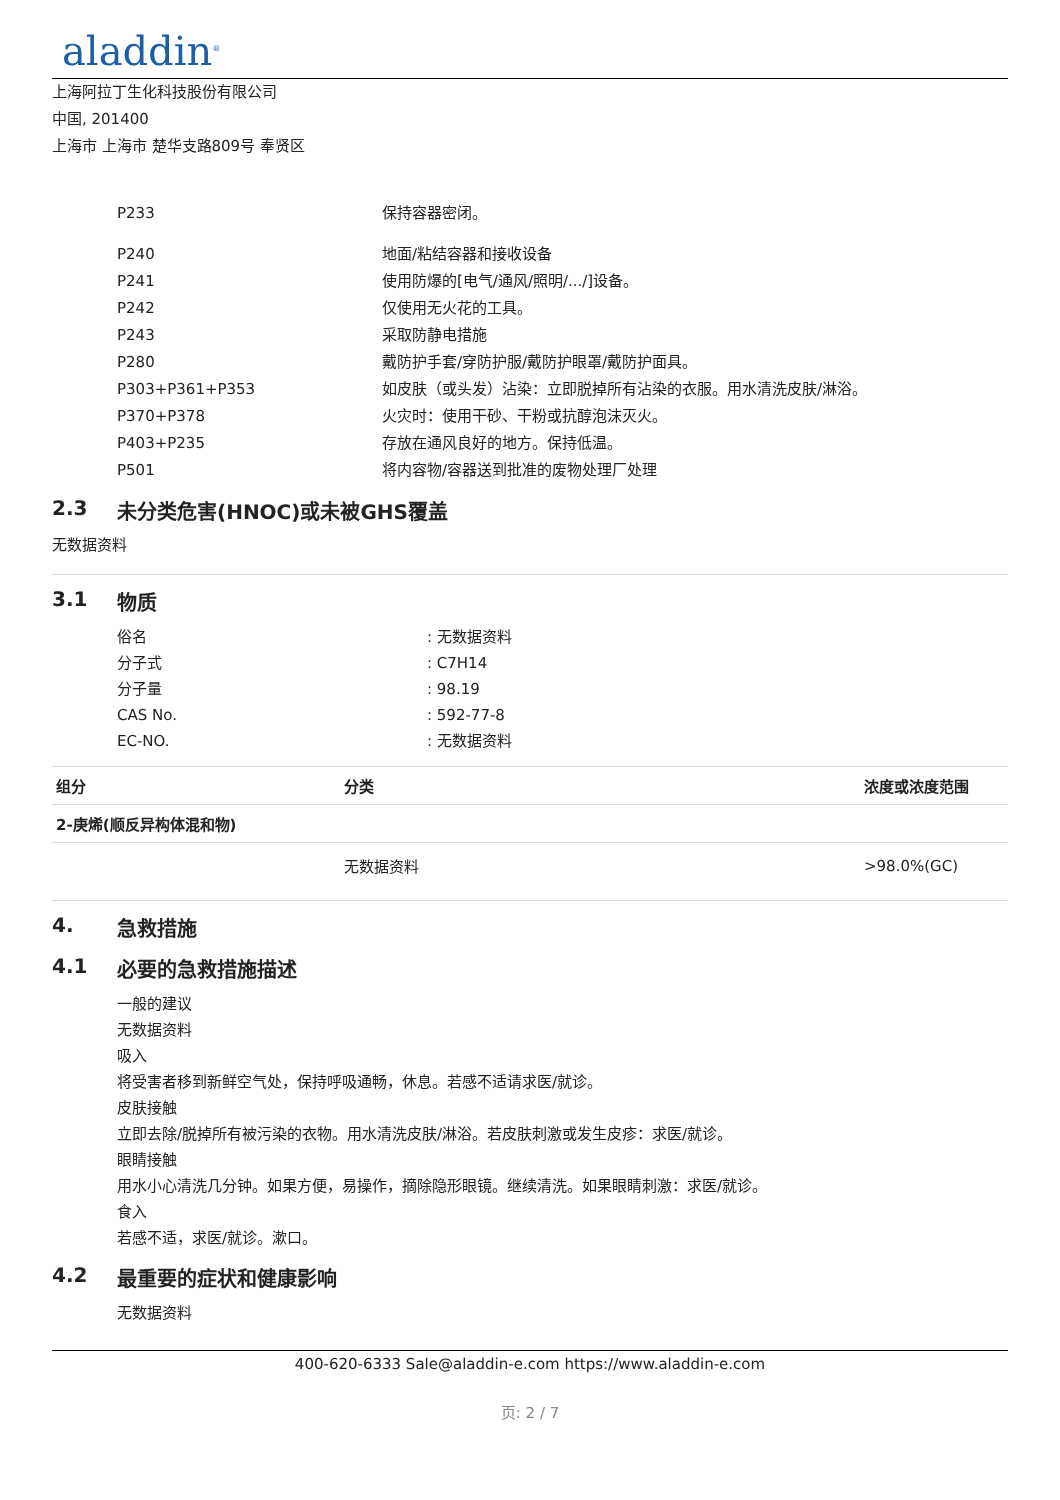aladdin<sup>®</sup>
上海阿拉丁生化科技股份有限公司
中国, 201400
上海市 上海市 楚华支路809号 奉贤区
P233 保持容器密闭。
P240 地面/粘结容器和接收设备
P241 使用防爆的[电气/通风/照明/.../]设备。
P242 仅使用无火花的工具。
P243 采取防静电措施
P280 戴防护手套/穿防护服/戴防护眼罩/戴防护面具。
P303+P361+P353 如皮肤（或头发）沾染：立即脱掉所有沾染的衣服。用水清洗皮肤/淋浴。
P370+P378 火灾时：使用干砂、干粉或抗醇泡沫灭火。
P403+P235 存放在通风良好的地方。保持低温。
P501 将内容物/容器送到批准的废物处理厂处理
2.3 未分类危害(HNOC)或未被GHS覆盖
无数据资料
3.1 物质
俗名 : 无数据资料
分子式 : C7H14
分子量 : 98.19
CAS No. : 592-77-8
EC-NO. : 无数据资料
| 组分 | 分类 | 浓度或浓度范围 |
| --- | --- | --- |
| 2-庚烯(顺反异构体混和物) | | |
| | 无数据资料 | >98.0%(GC) |
4. 急救措施
4.1 必要的急救措施描述
一般的建议
无数据资料
吸入
将受害者移到新鲜空气处，保持呼吸通畅，休息。若感不适请求医/就诊。
皮肤接触
立即去除/脱掉所有被污染的衣物。用水清洗皮肤/淋浴。若皮肤刺激或发生皮疹：求医/就诊。
眼睛接触
用水小心清洗几分钟。如果方便，易操作，摘除隐形眼镜。继续清洗。如果眼睛刺激：求医/就诊。
食入
若感不适，求医/就诊。漱口。
4.2 最重要的症状和健康影响
无数据资料
400-620-6333 Sale@aladdin-e.com https://www.aladdin-e.com
页: 2 / 7